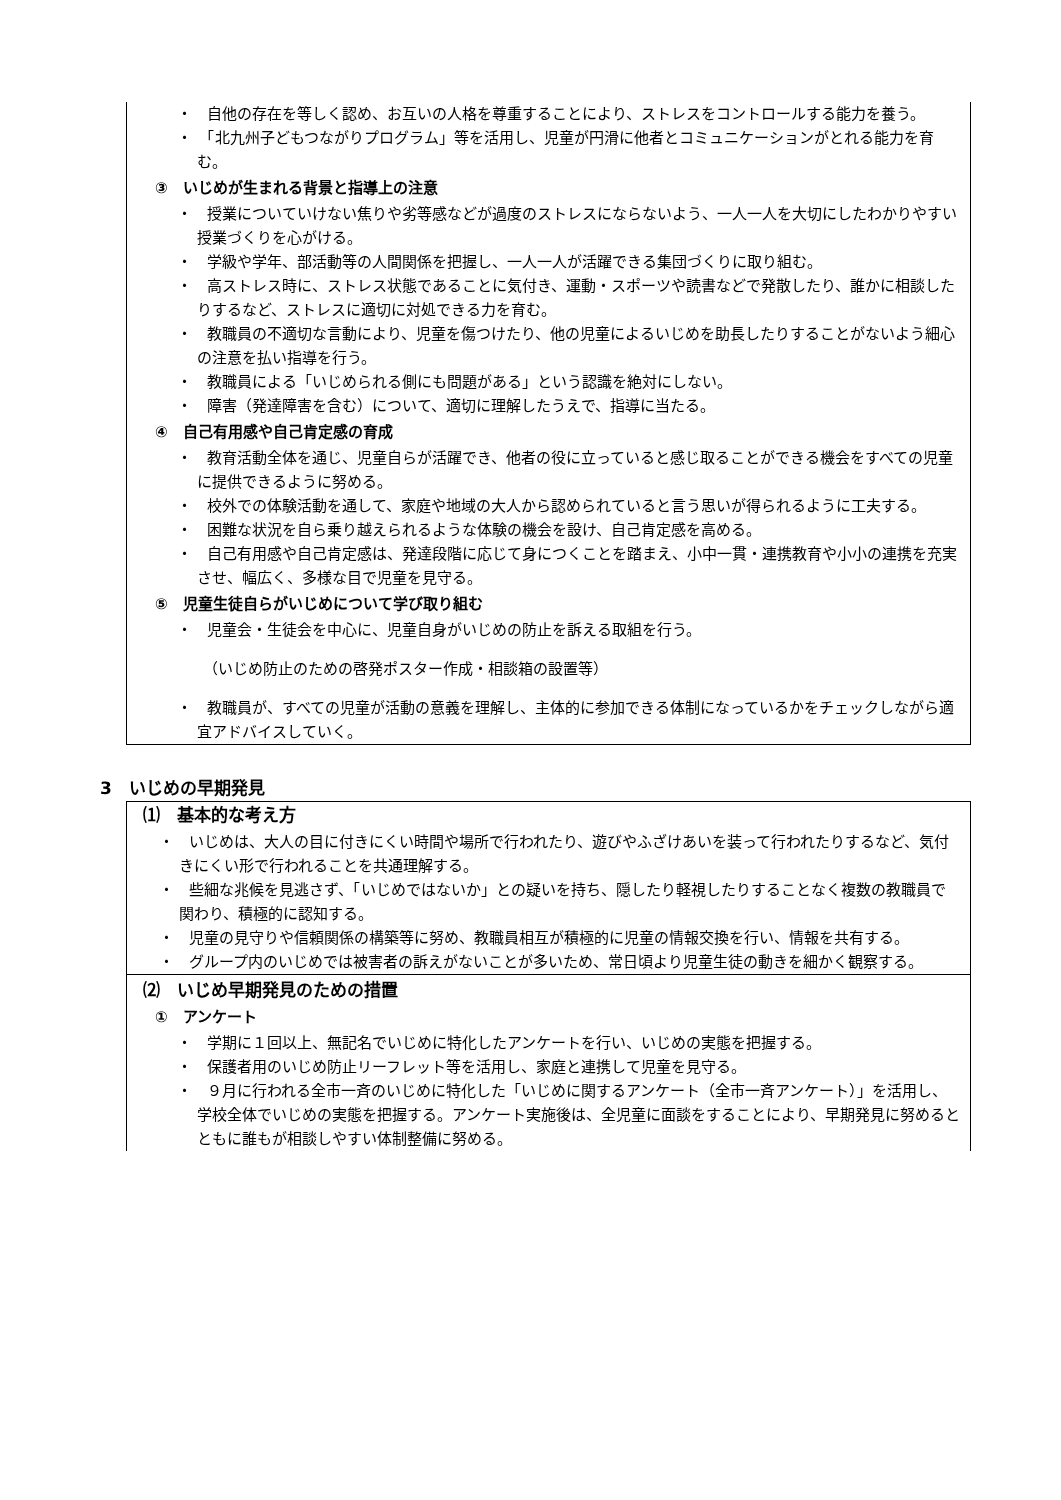・　自他の存在を等しく認め、お互いの人格を尊重することにより、ストレスをコントロールする能力を養う。
・　「北九州子どもつながりプログラム」等を活用し、児童が円滑に他者とコミュニケーションがとれる能力を育む。
③　いじめが生まれる背景と指導上の注意
・　授業についていけない焦りや劣等感などが過度のストレスにならないよう、一人一人を大切にしたわかりやすい授業づくりを心がける。
・　学級や学年、部活動等の人間関係を把握し、一人一人が活躍できる集団づくりに取り組む。
・　高ストレス時に、ストレス状態であることに気付き、運動・スポーツや読書などで発散したり、誰かに相談したりするなど、ストレスに適切に対処できる力を育む。
・　教職員の不適切な言動により、児童を傷つけたり、他の児童によるいじめを助長したりすることがないよう細心の注意を払い指導を行う。
・　教職員による「いじめられる側にも問題がある」という認識を絶対にしない。
・　障害（発達障害を含む）について、適切に理解したうえで、指導に当たる。
④　自己有用感や自己肯定感の育成
・　教育活動全体を通じ、児童自らが活躍でき、他者の役に立っていると感じ取ることができる機会をすべての児童に提供できるように努める。
・　校外での体験活動を通して、家庭や地域の大人から認められていると言う思いが得られるように工夫する。
・　困難な状況を自ら乗り越えられるような体験の機会を設け、自己肯定感を高める。
・　自己有用感や自己肯定感は、発達段階に応じて身につくことを踏まえ、小中一貫・連携教育や小小の連携を充実させ、幅広く、多様な目で児童を見守る。
⑤　児童生徒自らがいじめについて学び取り組む
・　児童会・生徒会を中心に、児童自身がいじめの防止を訴える取組を行う。
（いじめ防止のための啓発ポスター作成・相談箱の設置等）
・　教職員が、すべての児童が活動の意義を理解し、主体的に参加できる体制になっているかをチェックしながら適宜アドバイスしていく。
3　いじめの早期発見
⑴　基本的な考え方
・　いじめは、大人の目に付きにくい時間や場所で行われたり、遊びやふざけあいを装って行われたりするなど、気付きにくい形で行われることを共通理解する。
・　些細な兆候を見逃さず、「いじめではないか」との疑いを持ち、隠したり軽視したりすることなく複数の教職員で関わり、積極的に認知する。
・　児童の見守りや信頼関係の構築等に努め、教職員相互が積極的に児童の情報交換を行い、情報を共有する。
・　グループ内のいじめでは被害者の訴えがないことが多いため、常日頃より児童生徒の動きを細かく観察する。
⑵　いじめ早期発見のための措置
①　アンケート
・　学期に１回以上、無記名でいじめに特化したアンケートを行い、いじめの実態を把握する。
・　保護者用のいじめ防止リーフレット等を活用し、家庭と連携して児童を見守る。
・　９月に行われる全市一斉のいじめに特化した「いじめに関するアンケート（全市一斉アンケート）」を活用し、学校全体でいじめの実態を把握する。アンケート実施後は、全児童に面談をすることにより、早期発見に努めるとともに誰もが相談しやすい体制整備に努める。